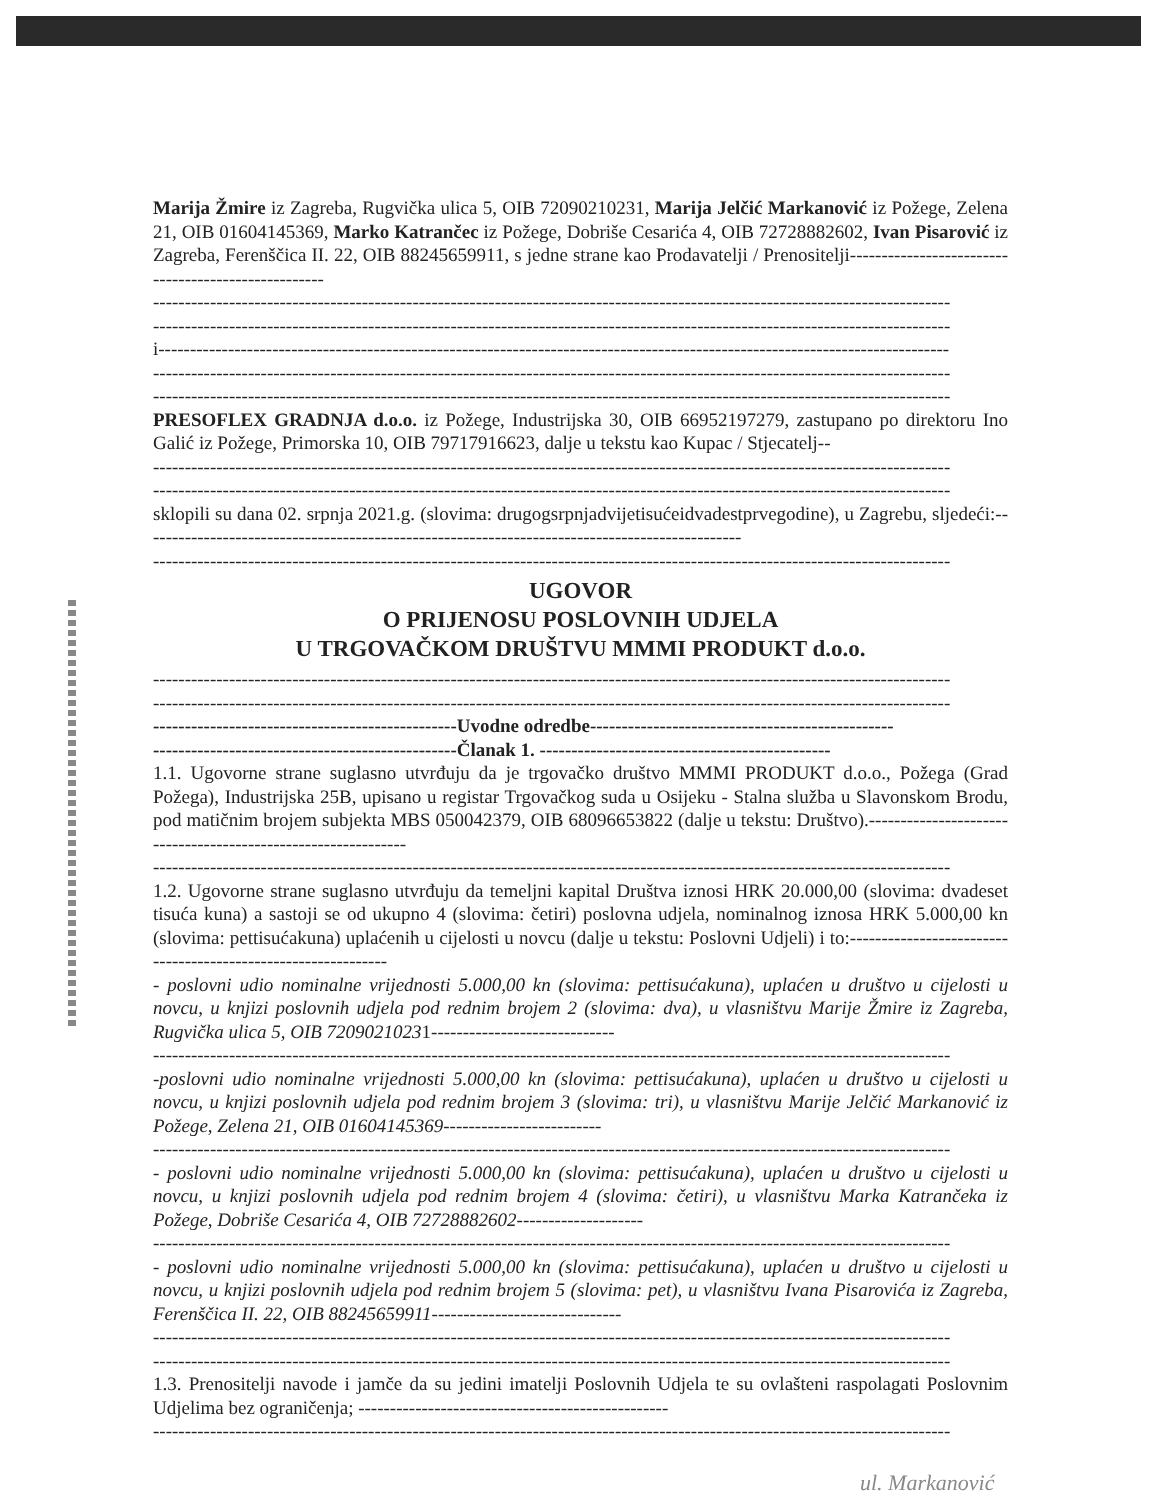Marija Žmire iz Zagreba, Rugvička ulica 5, OIB 72090210231, Marija Jelčić Markanović iz Požege, Zelena 21, OIB 01604145369, Marko Katrančec iz Požege, Dobriše Cesarića 4, OIB 72728882602, Ivan Pisarović iz Zagreba, Ferenščica II. 22, OIB 88245659911, s jedne strane kao Prodavatelji / Prenositelji----------------------------------------------------
------------------------------------------------------------------------------------------------------------------------------
------------------------------------------------------------------------------------------------------------------------------
i-----------------------------------------------------------------------------------------------------------------------------
------------------------------------------------------------------------------------------------------------------------------
------------------------------------------------------------------------------------------------------------------------------
PRESOFLEX GRADNJA d.o.o. iz Požege, Industrijska 30, OIB 66952197279, zastupano po direktoru Ino Galić iz Požege, Primorska 10, OIB 79717916623, dalje u tekstu kao Kupac / Stjecatelj--
------------------------------------------------------------------------------------------------------------------------------
------------------------------------------------------------------------------------------------------------------------------
sklopili su dana 02. srpnja 2021.g. (slovima: drugogsrpnjadvijetisućeidvadestprvegodine), u Zagrebu, sljedeći:-----------------------------------------------------------------------------------------------
------------------------------------------------------------------------------------------------------------------------------
UGOVOR
O PRIJENOSU POSLOVNIH UDJELA
U TRGOVAČKOM DRUŠTVU MMMI PRODUKT d.o.o.
------------------------------------------------------------------------------------------------------------------------------
------------------------------------------------------------------------------------------------------------------------------
------------------------------------------------Uvodne odredbe------------------------------------------------
------------------------------------------------Članak 1. ----------------------------------------------
1.1. Ugovorne strane suglasno utvrđuju da je trgovačko društvo MMMI PRODUKT d.o.o., Požega (Grad Požega), Industrijska 25B, upisano u registar Trgovačkog suda u Osijeku - Stalna služba u Slavonskom Brodu, pod matičnim brojem subjekta MBS 050042379, OIB 68096653822 (dalje u tekstu: Društvo).--------------------------------------------------------------
------------------------------------------------------------------------------------------------------------------------------
1.2. Ugovorne strane suglasno utvrđuju da temeljni kapital Društva iznosi HRK 20.000,00 (slovima: dvadeset tisuća kuna) a sastoji se od ukupno 4 (slovima: četiri) poslovna udjela, nominalnog iznosa HRK 5.000,00 kn (slovima: pettisućakuna) uplaćenih u cijelosti u novcu (dalje u tekstu: Poslovni Udjeli) i to:--------------------------------------------------------------
- poslovni udio nominalne vrijednosti 5.000,00 kn (slovima: pettisućakuna), uplaćen u društvo u cijelosti u novcu, u knjizi poslovnih udjela pod rednim brojem 2 (slovima: dva), u vlasništvu Marije Žmire iz Zagreba, Rugvička ulica 5, OIB 72090210231-----------------------------
------------------------------------------------------------------------------------------------------------------------------
-poslovni udio nominalne vrijednosti 5.000,00 kn (slovima: pettisućakuna), uplaćen u društvo u cijelosti u novcu, u knjizi poslovnih udjela pod rednim brojem 3 (slovima: tri), u vlasništvu Marije Jelčić Markanović iz Požege, Zelena 21, OIB 01604145369-------------------------
------------------------------------------------------------------------------------------------------------------------------
- poslovni udio nominalne vrijednosti 5.000,00 kn (slovima: pettisućakuna), uplaćen u društvo u cijelosti u novcu, u knjizi poslovnih udjela pod rednim brojem 4 (slovima: četiri), u vlasništvu Marka Katrančeka iz Požege, Dobriše Cesarića 4, OIB 72728882602--------------------
------------------------------------------------------------------------------------------------------------------------------
- poslovni udio nominalne vrijednosti 5.000,00 kn (slovima: pettisućakuna), uplaćen u društvo u cijelosti u novcu, u knjizi poslovnih udjela pod rednim brojem 5 (slovima: pet), u vlasništvu Ivana Pisarovića iz Zagreba, Ferenščica II. 22, OIB 88245659911------------------------------
------------------------------------------------------------------------------------------------------------------------------
------------------------------------------------------------------------------------------------------------------------------
1.3. Prenositelji navode i jamče da su jedini imatelji Poslovnih Udjela te su ovlašteni raspolagati Poslovnim Udjelima bez ograničenja; -------------------------------------------------
------------------------------------------------------------------------------------------------------------------------------
ul. Markanović